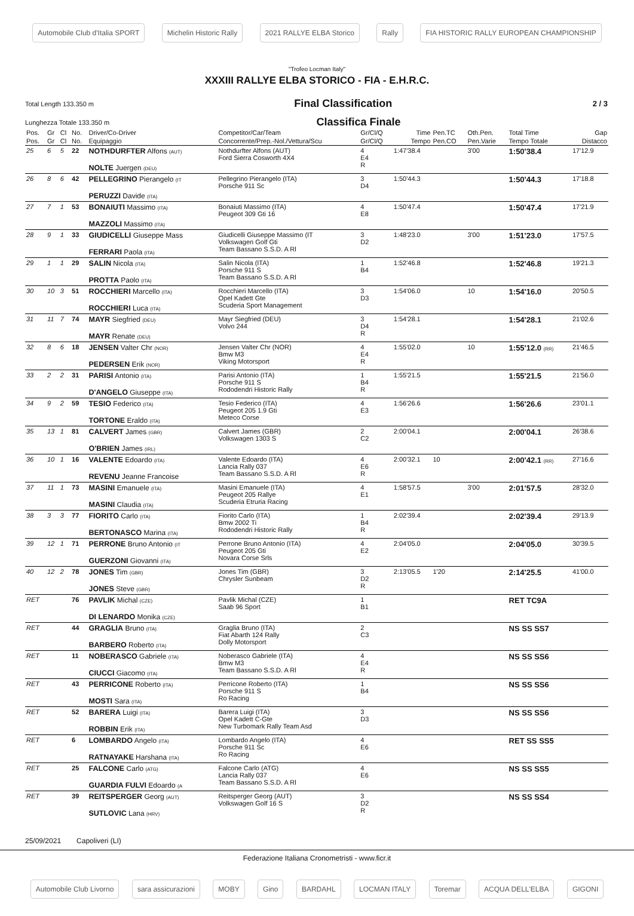Automobile Club d'Italia SPORT Michelin Historic Rally 2021 RALLYE ELBA Storico Rally
FIA HISTORIC RALLY EUROPEAN CHAMPIONSHIP
"Trofeo Locman Italy"
XXXIII RALLYE ELBA STORICO - FIA - E.H.R.C.
Total Length 133.350 m Final Classification 2 / 3
Lunghezza Totale 133.350 m Classifica Finale
| Pos. | Gr | Cl | No. | Driver/Co-Driver | Competitor/Car/Team | Gr/Cl/Q | Time | Pen.TC | Oth.Pen. | Total Time | Gap |
| --- | --- | --- | --- | --- | --- | --- | --- | --- | --- | --- | --- |
| Pos. | Gr | Cl | No. | Equipaggio | Concorrente/Prep.-Nol./Vettura/Scu | Gr/Cl/Q | Tempo | Pen.CO | Pen.Varie | Tempo Totale | Distacco |
| 25 | 6 | 5 | 22 | NOTHDURFTER Alfons (AUT) NOLTE Juergen (DEU) | Nothdurfter Alfons (AUT) Ford Sierra Cosworth 4X4 | 4 E4 R | 1:47'38.4 | | 3'00 | 1:50'38.4 | 17'12.9 |
| 26 | 8 | 6 | 42 | PELLEGRINO Pierangelo (IT PERUZZI Davide (ITA) | Pellegrino Pierangelo (ITA) Porsche 911 Sc | 3 D4 | 1:50'44.3 | | | 1:50'44.3 | 17'18.8 |
| 27 | 7 | 1 | 53 | BONAIUTI Massimo (ITA) MAZZOLI Massimo (ITA) | Bonaiuti Massimo (ITA) Peugeot 309 Gti 16 | 4 E8 | 1:50'47.4 | | | 1:50'47.4 | 17'21.9 |
| 28 | 9 | 1 | 33 | GIUDICELLI Giuseppe Mass FERRARI Paola (ITA) | Giudicelli Giuseppe Massimo (IT Volkswagen Golf Gti Team Bassano S.S.D. A Rl | 3 D2 | 1:48'23.0 | | 3'00 | 1:51'23.0 | 17'57.5 |
| 29 | 1 | 1 | 29 | SALIN Nicola (ITA) PROTTA Paolo (ITA) | Salin Nicola (ITA) Porsche 911 S Team Bassano S.S.D. A Rl | 1 B4 | 1:52'46.8 | | | 1:52'46.8 | 19'21.3 |
| 30 | 10 | 3 | 51 | ROCCHIERI Marcello (ITA) ROCCHIERI Luca (ITA) | Rocchieri Marcello (ITA) Opel Kadett Gte Scuderia Sport Management | 3 D3 | 1:54'06.0 | | 10 | 1:54'16.0 | 20'50.5 |
| 31 | 11 | 7 | 74 | MAYR Siegfried (DEU) MAYR Renate (DEU) | Mayr Siegfried (DEU) Volvo 244 | 3 D4 R | 1:54'28.1 | | | 1:54'28.1 | 21'02.6 |
| 32 | 8 | 6 | 18 | JENSEN Valter Chr (NOR) PEDERSEN Erik (NOR) | Jensen Valter Chr (NOR) Bmw M3 Viking Motorsport | 4 E4 R | 1:55'02.0 | | 10 | 1:55'12.0 (RR) | 21'46.5 |
| 33 | 2 | 2 | 31 | PARISI Antonio (ITA) D'ANGELO Giuseppe (ITA) | Parisi Antonio (ITA) Porsche 911 S Rododendri Historic Rally | 1 B4 R | 1:55'21.5 | | | 1:55'21.5 | 21'56.0 |
| 34 | 9 | 2 | 59 | TESIO Federico (ITA) TORTONE Eraldo (ITA) | Tesio Federico (ITA) Peugeot 205 1.9 Gti Meteco Corse | 4 E3 | 1:56'26.6 | | | 1:56'26.6 | 23'01.1 |
| 35 | 13 | 1 | 81 | CALVERT James (GBR) O'BRIEN James (IRL) | Calvert James (GBR) Volkswagen 1303 S | 2 C2 | 2:00'04.1 | | | 2:00'04.1 | 26'38.6 |
| 36 | 10 | 1 | 16 | VALENTE Edoardo (ITA) REVENU Jeanne Francoise | Valente Edoardo (ITA) Lancia Rally 037 Team Bassano S.S.D. A Rl | 4 E6 R | 2:00'32.1 | 10 | | 2:00'42.1 (RR) | 27'16.6 |
| 37 | 11 | 1 | 73 | MASINI Emanuele (ITA) MASINI Claudia (ITA) | Masini Emanuele (ITA) Peugeot 205 Rallye Scuderia Etruria Racing | 4 E1 | 1:58'57.5 | | 3'00 | 2:01'57.5 | 28'32.0 |
| 38 | 3 | 3 | 77 | FIORITO Carlo (ITA) BERTONASCO Marina (ITA) | Fiorito Carlo (ITA) Bmw 2002 Ti Rododendri Historic Rally | 1 B4 R | 2:02'39.4 | | | 2:02'39.4 | 29'13.9 |
| 39 | 12 | 1 | 71 | PERRONE Bruno Antonio (IT GUERZONI Giovanni (ITA) | Perrone Bruno Antonio (ITA) Peugeot 205 Gti Novara Corse Srls | 4 E2 | 2:04'05.0 | | | 2:04'05.0 | 30'39.5 |
| 40 | 12 | 2 | 78 | JONES Tim (GBR) JONES Steve (GBR) | Jones Tim (GBR) Chrysler Sunbeam | 3 D2 R | 2:13'05.5 | 1'20 | | 2:14'25.5 | 41'00.0 |
| RET | | | 76 | PAVLIK Michal (CZE) DI LENARDO Monika (CZE) | Pavlik Michal (CZE) Saab 96 Sport | 1 B1 | | | | RET TC9A | |
| RET | | | 44 | GRAGLIA Bruno (ITA) BARBERO Roberto (ITA) | Graglia Bruno (ITA) Fiat Abarth 124 Rally Dolly Motorsport | 2 C3 | | | | NS SS SS7 | |
| RET | | | 11 | NOBERASCO Gabriele (ITA) CIUCCI Giacomo (ITA) | Noberasco Gabriele (ITA) Bmw M3 Team Bassano S.S.D. A Rl | 4 E4 R | | | | NS SS SS6 | |
| RET | | | 43 | PERRICONE Roberto (ITA) MOSTI Sara (ITA) | Perricone Roberto (ITA) Porsche 911 S Ro Racing | 1 B4 | | | | NS SS SS6 | |
| RET | | | 52 | BARERA Luigi (ITA) ROBBIN Erik (ITA) | Barera Luigi (ITA) Opel Kadett C-Gte New Turbomark Rally Team Asd | 3 D3 | | | | NS SS SS6 | |
| RET | | | 6 | LOMBARDO Angelo (ITA) RATNAYAKE Harshana (ITA) | Lombardo Angelo (ITA) Porsche 911 Sc Ro Racing | 4 E6 | | | | RET SS SS5 | |
| RET | | | 25 | FALCONE Carlo (ATG) GUARDIA FULVI Edoardo (A | Falcone Carlo (ATG) Lancia Rally 037 Team Bassano S.S.D. A Rl | 4 E6 | | | | NS SS SS5 | |
| RET | | | 39 | REITSPERGER Georg (AUT) SUTLOVIC Lana (HRV) | Reitsperger Georg (AUT) Volkswagen Golf 16 S | 3 D2 R | | | | NS SS SS4 | |
25/09/2021 Capoliveri (LI)
Federazione Italiana Cronometristi - www.ficr.it
Automobile Club Livorno sara assicurazioni MOBY Gino BARDAHL LOCMAN ITALY Toremar ACQUA DELL'ELBA GIGONI